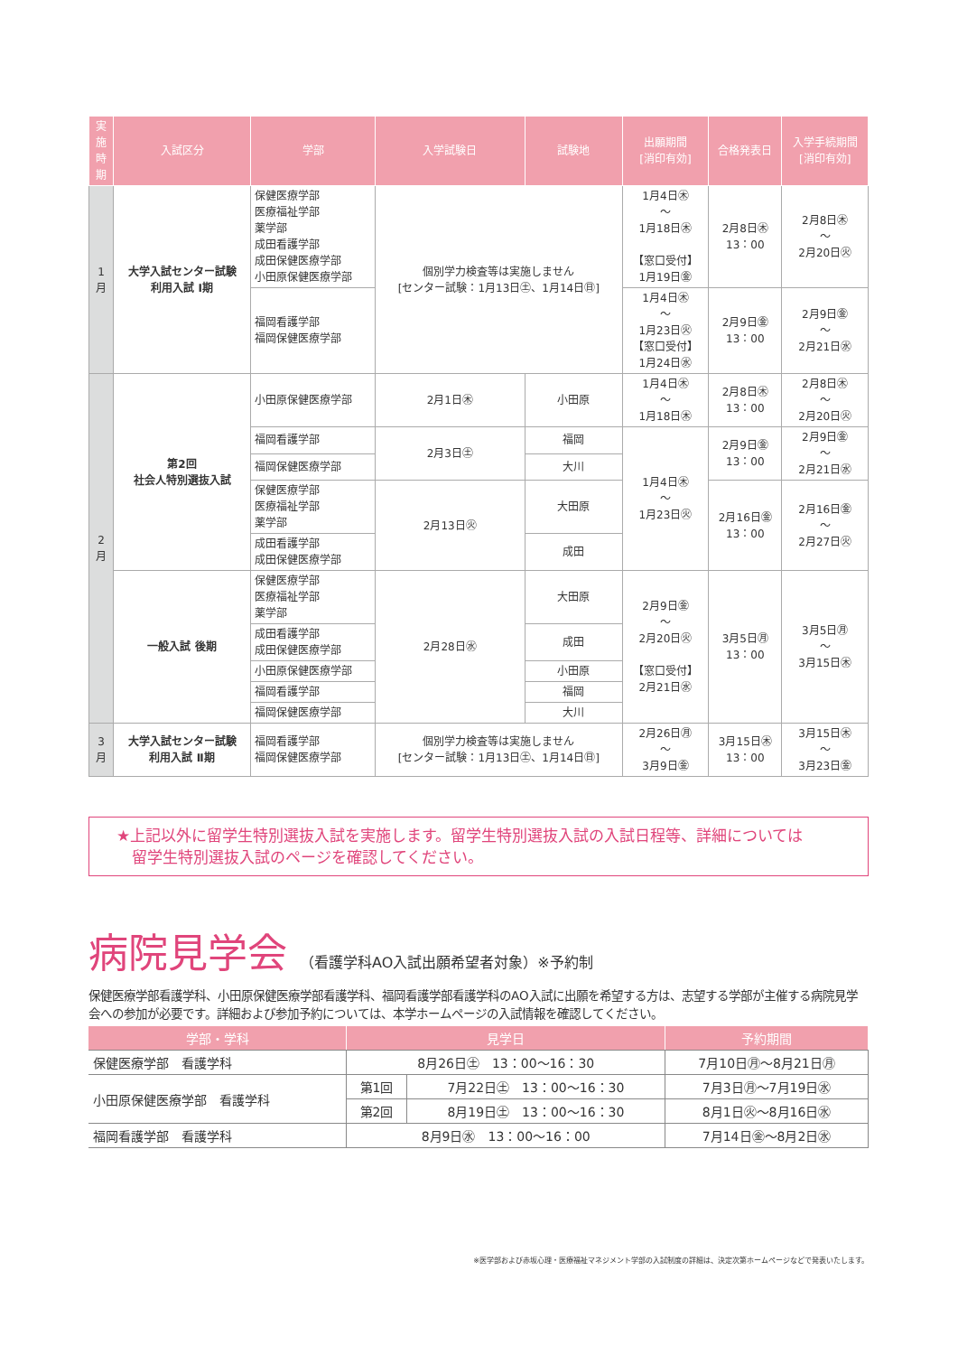| 実施時期 | 入試区分 | 学部 | 入学試験日 | 試験地 | 出願期間 [消印有効] | 合格発表日 | 入学手続期間 [消印有効] |
| --- | --- | --- | --- | --- | --- | --- | --- |
| 1月 | 大学入試センター試験 利用入試 Ⅰ期 | 保健医療学部 医療福祉学部 薬学部 成田看護学部 成田保健医療学部 小田原保健医療学部 | 個別学力検査等は実施しません [センター試験：1月13日㊏、1月14日㊐] | | 1月4日㊍ ～ 1月18日㊍ 【窓口受付】 1月19日㊎ | 2月8日㊍ 13：00 | 2月8日㊍ ～ 2月20日㊋ |
| | | 福岡看護学部 福岡保健医療学部 | | | 1月4日㊍ ～ 1月23日㊋ 【窓口受付】 1月24日㊌ | 2月9日㊎ 13：00 | 2月9日㊎ ～ 2月21日㊌ |
| 2月 | 第2回 社会人特別選抜入試 | 小田原保健医療学部 | 2月1日㊍ | 小田原 | 1月4日㊍ ～ 1月18日㊍ | 2月8日㊍ 13：00 | 2月8日㊍ ～ 2月20日㊋ |
| | | 福岡看護学部 | 2月3日㊏ | 福岡 | 1月4日㊍ ～ 1月23日㊋ | 2月9日㊎ 13：00 | 2月9日㊎ ～ 2月21日㊌ |
| | | 福岡保健医療学部 | | 大川 | | | |
| | | 保健医療学部 医療福祉学部 薬学部 | 2月13日㊋ | 大田原 | | 2月16日㊎ 13：00 | 2月16日㊎ ～ 2月27日㊋ |
| | | 成田看護学部 成田保健医療学部 | | 成田 | | | |
| | 一般入試 後期 | 保健医療学部 医療福祉学部 薬学部 | 2月28日㊌ | 大田原 | 2月9日㊎ ～ 2月20日㊋ 【窓口受付】 2月21日㊌ | 3月5日㊊ 13：00 | 3月5日㊊ ～ 3月15日㊍ |
| | | 成田看護学部 成田保健医療学部 | | 成田 | | | |
| | | 小田原保健医療学部 | | 小田原 | | | |
| | | 福岡看護学部 | | 福岡 | | | |
| | | 福岡保健医療学部 | | 大川 | | | |
| 3月 | 大学入試センター試験 利用入試 Ⅱ期 | 福岡看護学部 福岡保健医療学部 | 個別学力検査等は実施しません [センター試験：1月13日㊏、1月14日㊐] | | 2月26日㊊ ～ 3月9日㊎ | 3月15日㊍ 13：00 | 3月15日㊍ ～ 3月23日㊎ |
★上記以外に留学生特別選抜入試を実施します。留学生特別選抜入試の入試日程等、詳細については
　留学生特別選抜入試のページを確認してください。
病院見学会 （看護学科AO入試出願希望者対象）※予約制
保健医療学部看護学科、小田原保健医療学部看護学科、福岡看護学部看護学科のAO入試に出願を希望する方は、志望する学部が主催する病院見学会への参加が必要です。詳細および参加予約については、本学ホームページの入試情報を確認してください。
| 学部・学科 | 見学日 | | 予約期間 |
| --- | --- | --- | --- |
| 保健医療学部 看護学科 | 8月26日㊏ 13：00～16：30 | | 7月10日㊊～8月21日㊊ |
| 小田原保健医療学部 看護学科 | 第1回 | 7月22日㊏ 13：00～16：30 | 7月3日㊊～7月19日㊌ |
| | 第2回 | 8月19日㊏ 13：00～16：30 | 8月1日㊋～8月16日㊌ |
| 福岡看護学部 看護学科 | 8月9日㊌ 13：00～16：00 | | 7月14日㊎～8月2日㊌ |
※医学部および赤坂心理・医療福祉マネジメント学部の入試制度の詳細は、決定次第ホームページなどで発表いたします。